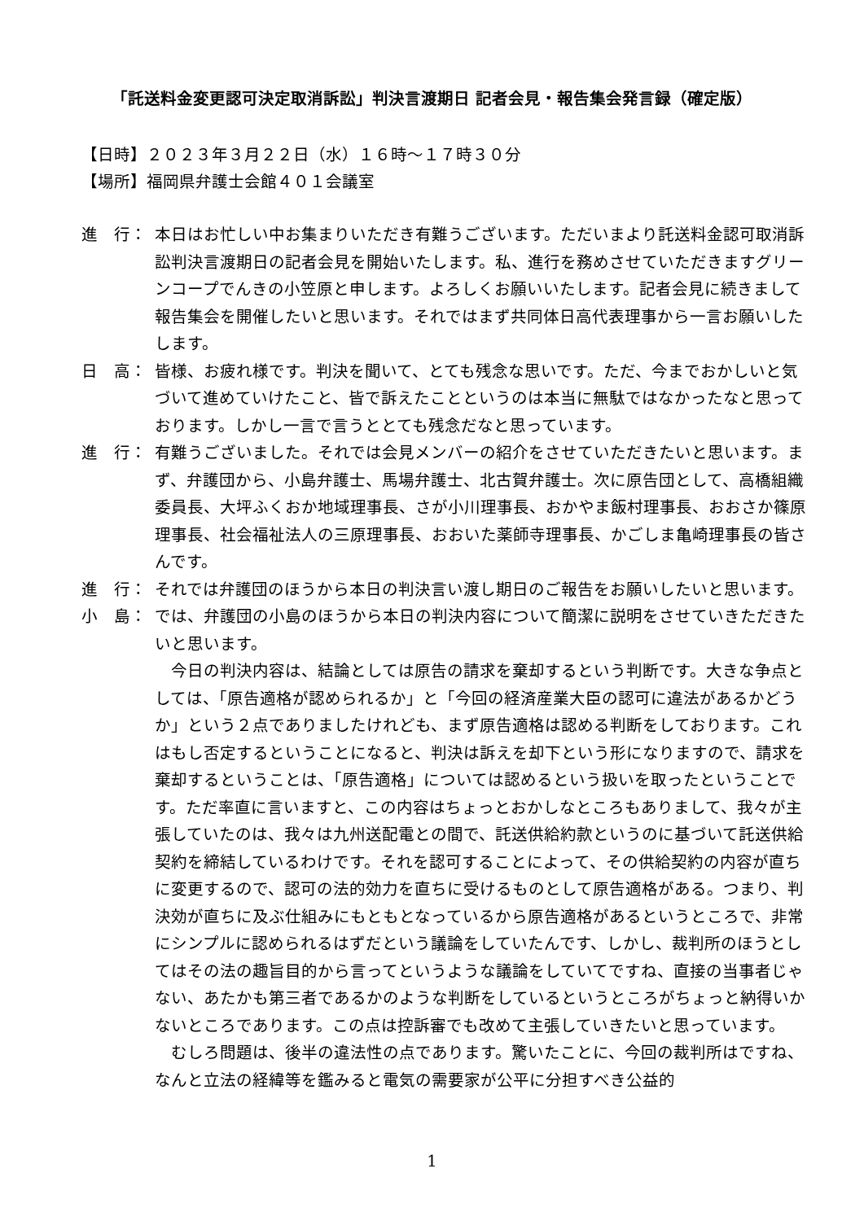「託送料金変更認可決定取消訴訟」判決言渡期日 記者会見・報告集会発言録（確定版）
【日時】２０２３年３月２２日（水）１６時～１７時３０分
【場所】福岡県弁護士会館４０１会議室
進　行： 本日はお忙しい中お集まりいただき有難うございます。ただいまより託送料金認可取消訴訟判決言渡期日の記者会見を開始いたします。私、進行を務めさせていただきますグリーンコープでんきの小笠原と申します。よろしくお願いいたします。記者会見に続きまして報告集会を開催したいと思います。それではまず共同体日高代表理事から一言お願いしたします。
日　高： 皆様、お疲れ様です。判決を聞いて、とても残念な思いです。ただ、今までおかしいと気づいて進めていけたこと、皆で訴えたことというのは本当に無駄ではなかったなと思っております。しかし一言で言うととても残念だなと思っています。
進　行： 有難うございました。それでは会見メンバーの紹介をさせていただきたいと思います。まず、弁護団から、小島弁護士、馬場弁護士、北古賀弁護士。次に原告団として、高橋組織委員長、大坪ふくおか地域理事長、さが小川理事長、おかやま飯村理事長、おおさか篠原理事長、社会福祉法人の三原理事長、おおいた薬師寺理事長、かごしま亀崎理事長の皆さんです。
進　行： それでは弁護団のほうから本日の判決言い渡し期日のご報告をお願いしたいと思います。
小　島： では、弁護団の小島のほうから本日の判決内容について簡潔に説明をさせていきただきたいと思います。
今日の判決内容は、結論としては原告の請求を棄却するという判断です。大きな争点としては、「原告適格が認められるか」と「今回の経済産業大臣の認可に違法があるかどうか」という２点でありましたけれども、まず原告適格は認める判断をしております。これはもし否定するということになると、判決は訴えを却下という形になりますので、請求を棄却するということは、「原告適格」については認めるという扱いを取ったということです。ただ率直に言いますと、この内容はちょっとおかしなところもありまして、我々が主張していたのは、我々は九州送配電との間で、託送供給約款というのに基づいて託送供給契約を締結しているわけです。それを認可することによって、その供給契約の内容が直ちに変更するので、認可の法的効力を直ちに受けるものとして原告適格がある。つまり、判決効が直ちに及ぶ仕組みにもともとなっているから原告適格があるというところで、非常にシンプルに認められるはずだという議論をしていたんです、しかし、裁判所のほうとしてはその法の趣旨目的から言ってというような議論をしていてですね、直接の当事者じゃない、あたかも第三者であるかのような判断をしているというところがちょっと納得いかないところであります。この点は控訴審でも改めて主張していきたいと思っています。
むしろ問題は、後半の違法性の点であります。驚いたことに、今回の裁判所はですね、なんと立法の経緯等を鑑みると電気の需要家が公平に分担すべき公益的
1